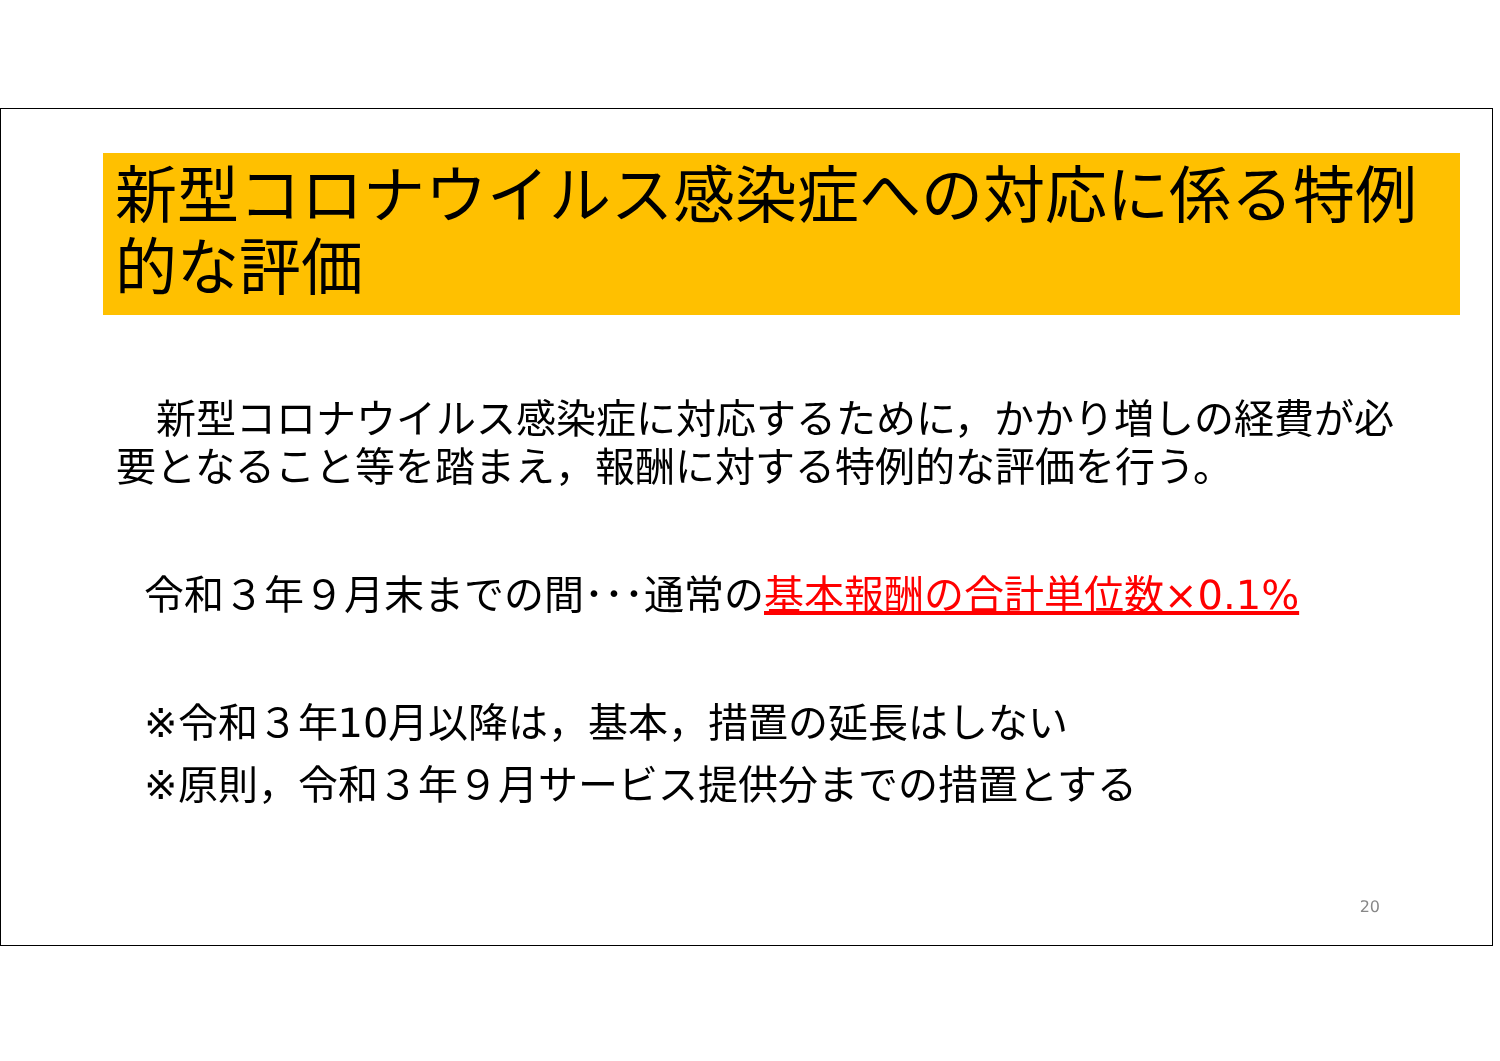新型コロナウイルス感染症への対応に係る特例的な評価
新型コロナウイルス感染症に対応するために，かかり増しの経費が必要となること等を踏まえ，報酬に対する特例的な評価を行う。
令和３年９月末までの間･･･通常の基本報酬の合計単位数×0.1%
※令和３年10月以降は，基本，措置の延長はしない
※原則，令和３年９月サービス提供分までの措置とする
20